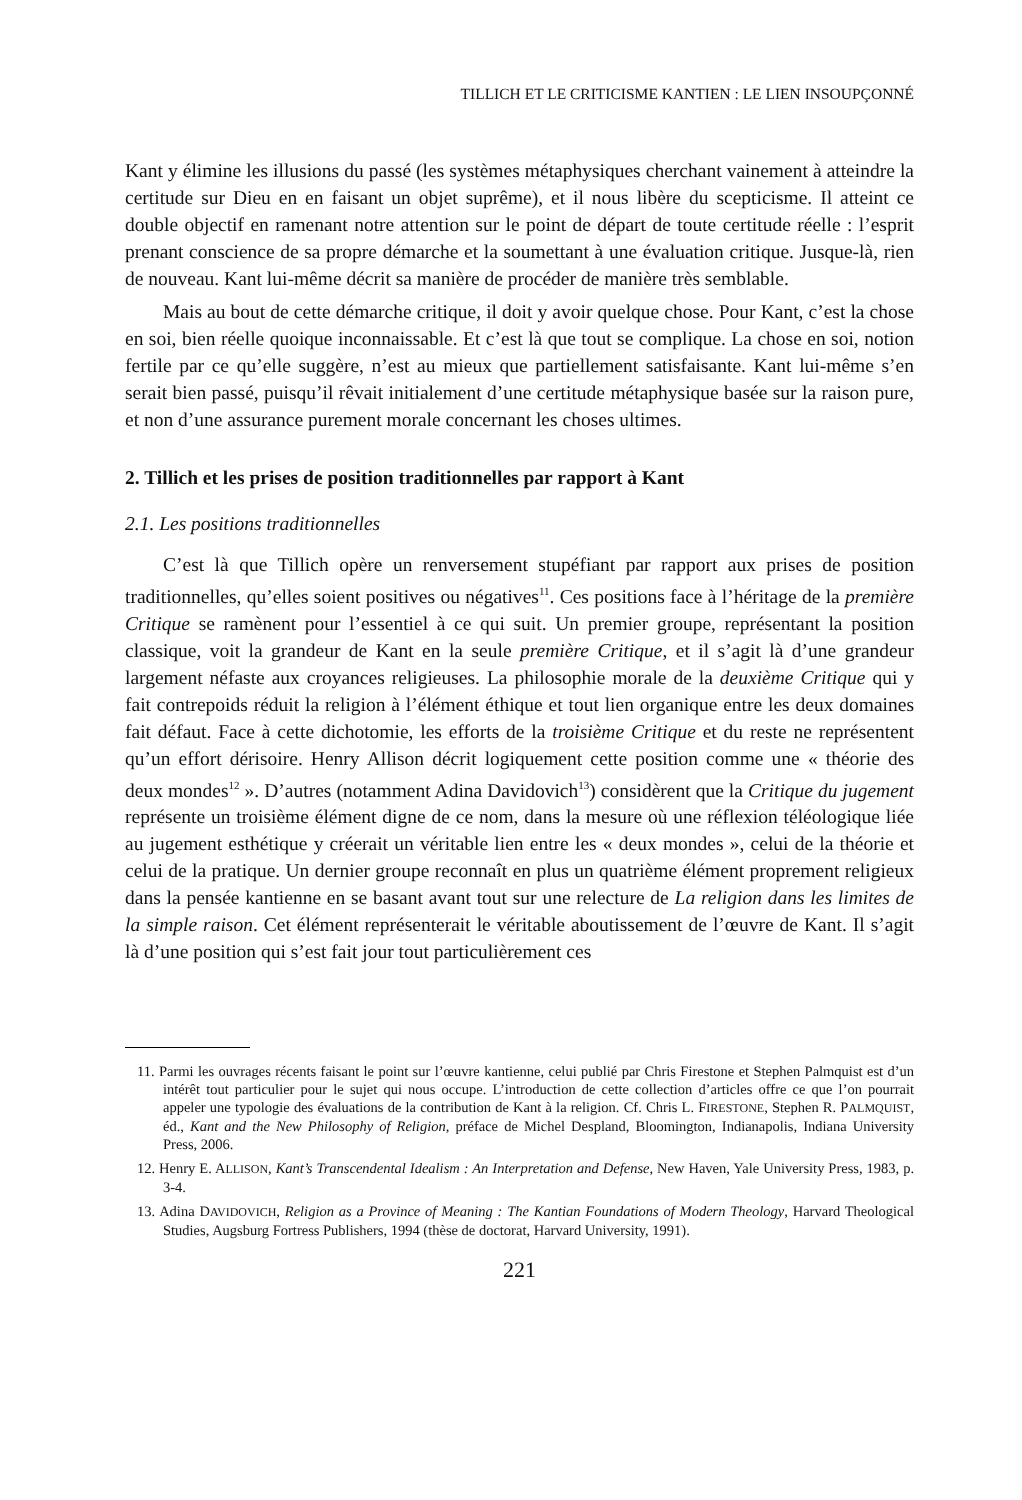TILLICH ET LE CRITICISME KANTIEN : LE LIEN INSOUPÇONNÉ
Kant y élimine les illusions du passé (les systèmes métaphysiques cherchant vainement à atteindre la certitude sur Dieu en en faisant un objet suprême), et il nous libère du scepticisme. Il atteint ce double objectif en ramenant notre attention sur le point de départ de toute certitude réelle : l’esprit prenant conscience de sa propre démarche et la soumettant à une évaluation critique. Jusque-là, rien de nouveau. Kant lui-même décrit sa manière de procéder de manière très semblable.
Mais au bout de cette démarche critique, il doit y avoir quelque chose. Pour Kant, c’est la chose en soi, bien réelle quoique inconnaissable. Et c’est là que tout se complique. La chose en soi, notion fertile par ce qu’elle suggère, n’est au mieux que partiellement satisfaisante. Kant lui-même s’en serait bien passé, puisqu’il rêvait initialement d’une certitude métaphysique basée sur la raison pure, et non d’une assurance purement morale concernant les choses ultimes.
2. Tillich et les prises de position traditionnelles par rapport à Kant
2.1. Les positions traditionnelles
C’est là que Tillich opère un renversement stupéfiant par rapport aux prises de position traditionnelles, qu’elles soient positives ou négatives<sup>11</sup>. Ces positions face à l’héritage de la première Critique se ramènent pour l’essentiel à ce qui suit. Un premier groupe, représentant la position classique, voit la grandeur de Kant en la seule première Critique, et il s’agit là d’une grandeur largement néfaste aux croyances religieuses. La philosophie morale de la deuxième Critique qui y fait contrepoids réduit la religion à l’élément éthique et tout lien organique entre les deux domaines fait défaut. Face à cette dichotomie, les efforts de la troisième Critique et du reste ne représentent qu’un effort dérisoire. Henry Allison décrit logiquement cette position comme une « théorie des deux mondes<sup>12</sup> ». D’autres (notamment Adina Davidovich<sup>13</sup>) considèrent que la Critique du jugement représente un troisième élément digne de ce nom, dans la mesure où une réflexion téléologique liée au jugement esthétique y créerait un véritable lien entre les « deux mondes », celui de la théorie et celui de la pratique. Un dernier groupe reconnaît en plus un quatrième élément proprement religieux dans la pensée kantienne en se basant avant tout sur une relecture de La religion dans les limites de la simple raison. Cet élément représenterait le véritable aboutissement de l’œuvre de Kant. Il s’agit là d’une position qui s’est fait jour tout particulièrement ces
11. Parmi les ouvrages récents faisant le point sur l’œuvre kantienne, celui publié par Chris Firestone et Stephen Palmquist est d’un intérêt tout particulier pour le sujet qui nous occupe. L’introduction de cette collection d’articles offre ce que l’on pourrait appeler une typologie des évaluations de la contribution de Kant à la religion. Cf. Chris L. FIRESTONE, Stephen R. PALMQUIST, éd., Kant and the New Philosophy of Religion, préface de Michel Despland, Bloomington, Indianapolis, Indiana University Press, 2006.
12. Henry E. ALLISON, Kant’s Transcendental Idealism : An Interpretation and Defense, New Haven, Yale University Press, 1983, p. 3-4.
13. Adina DAVIDOVICH, Religion as a Province of Meaning : The Kantian Foundations of Modern Theology, Harvard Theological Studies, Augsburg Fortress Publishers, 1994 (thèse de doctorat, Harvard University, 1991).
221